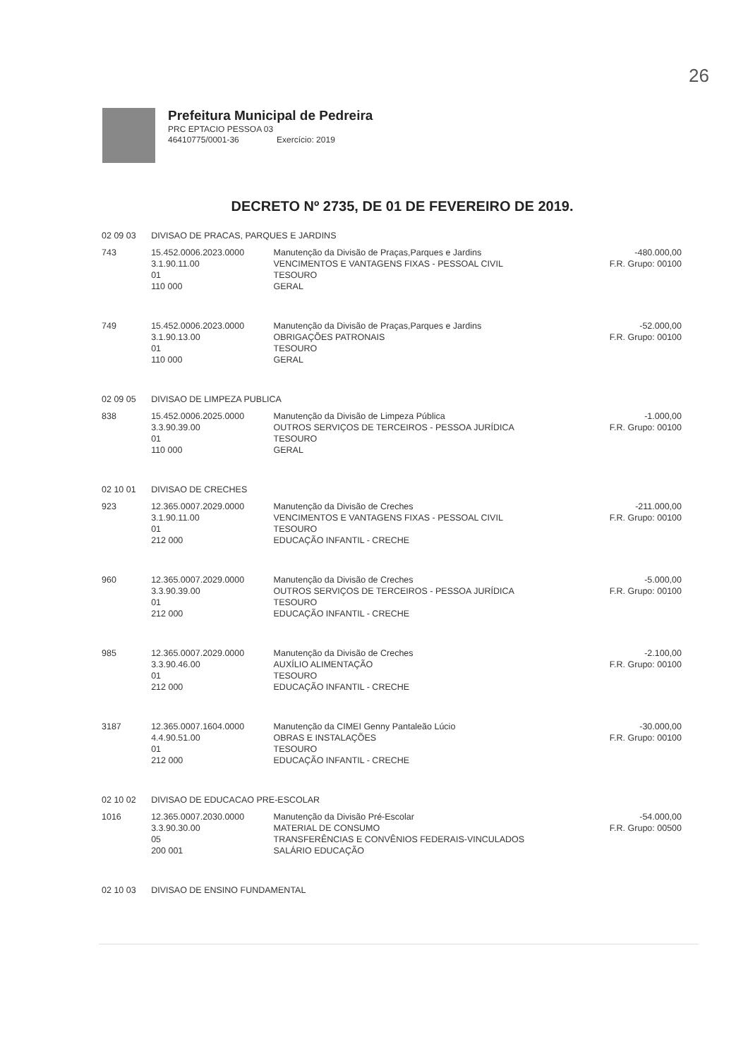26
Prefeitura Municipal de Pedreira
PRC EPTACIO PESSOA 03
46410775/0001-36 Exercício: 2019
DECRETO Nº 2735, DE 01 DE FEVEREIRO DE 2019.
| 02 09 03 | DIVISAO DE PRACAS, PARQUES E JARDINS | | |
| 743 | 15.452.0006.2023.0000 3.1.90.11.00 01 110 000 | Manutenção da Divisão de Praças,Parques e Jardins VENCIMENTOS E VANTAGENS FIXAS - PESSOAL CIVIL TESOURO GERAL | -480.000,00 F.R. Grupo: 00100 |
| 749 | 15.452.0006.2023.0000 3.1.90.13.00 01 110 000 | Manutenção da Divisão de Praças,Parques e Jardins OBRIGAÇÕES PATRONAIS TESOURO GERAL | -52.000,00 F.R. Grupo: 00100 |
| 02 09 05 | DIVISAO DE LIMPEZA PUBLICA | | |
| 838 | 15.452.0006.2025.0000 3.3.90.39.00 01 110 000 | Manutenção da Divisão de Limpeza Pública OUTROS SERVIÇOS DE TERCEIROS - PESSOA JURÍDICA TESOURO GERAL | -1.000,00 F.R. Grupo: 00100 |
| 02 10 01 | DIVISAO DE CRECHES | | |
| 923 | 12.365.0007.2029.0000 3.1.90.11.00 01 212 000 | Manutenção da Divisão de Creches VENCIMENTOS E VANTAGENS FIXAS - PESSOAL CIVIL TESOURO EDUCAÇÃO INFANTIL - CRECHE | -211.000,00 F.R. Grupo: 00100 |
| 960 | 12.365.0007.2029.0000 3.3.90.39.00 01 212 000 | Manutenção da Divisão de Creches OUTROS SERVIÇOS DE TERCEIROS - PESSOA JURÍDICA TESOURO EDUCAÇÃO INFANTIL - CRECHE | -5.000,00 F.R. Grupo: 00100 |
| 985 | 12.365.0007.2029.0000 3.3.90.46.00 01 212 000 | Manutenção da Divisão de Creches AUXÍLIO ALIMENTAÇÃO TESOURO EDUCAÇÃO INFANTIL - CRECHE | -2.100,00 F.R. Grupo: 00100 |
| 3187 | 12.365.0007.1604.0000 4.4.90.51.00 01 212 000 | Manutenção da CIMEI Genny Pantaleão Lúcio OBRAS E INSTALAÇÕES TESOURO EDUCAÇÃO INFANTIL - CRECHE | -30.000,00 F.R. Grupo: 00100 |
| 02 10 02 | DIVISAO DE EDUCACAO PRE-ESCOLAR | | |
| 1016 | 12.365.0007.2030.0000 3.3.90.30.00 05 200 001 | Manutenção da Divisão Pré-Escolar MATERIAL DE CONSUMO TRANSFERÊNCIAS E CONVÊNIOS FEDERAIS-VINCULADOS SALÁRIO EDUCAÇÃO | -54.000,00 F.R. Grupo: 00500 |
| 02 10 03 | DIVISAO DE ENSINO FUNDAMENTAL | | |